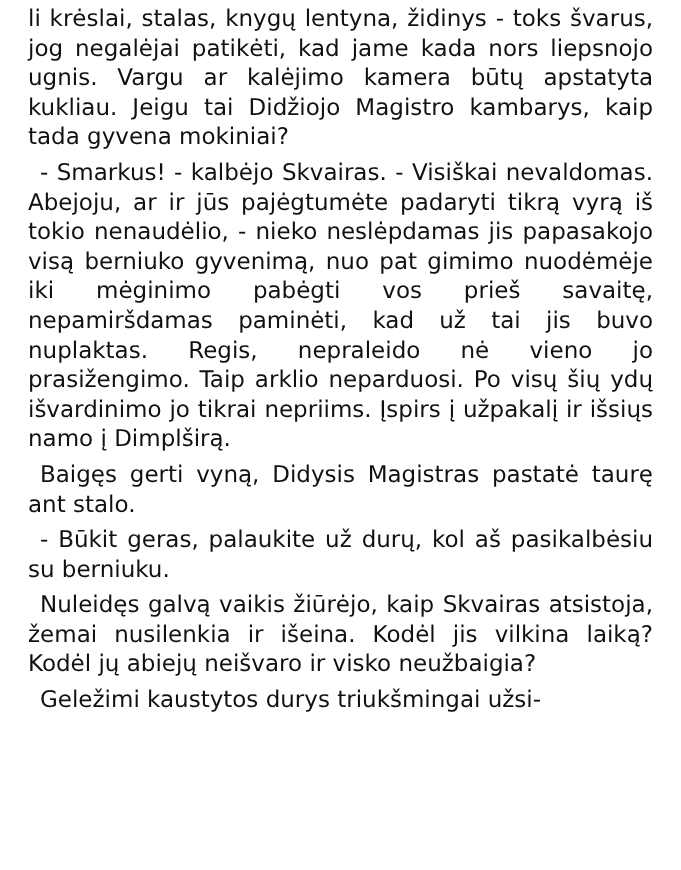li krėslai, stalas, knygų lentyna, židinys - toks švarus, jog negalėjai patikėti, kad jame kada nors liepsnojo ugnis. Vargu ar kalėjimo kamera būtų apstatyta kukliau. Jeigu tai Didžiojo Magistro kambarys, kaip tada gyvena mokiniai?
- Smarkus! - kalbėjo Skvairas. - Visiškai nevaldomas. Abejoju, ar ir jūs pajėgtumėte padaryti tikrą vyrą iš tokio nenaudėlio, - nieko neslėpdamas jis papasakojo visą berniuko gyvenimą, nuo pat gimimo nuodėmėje iki mėginimo pabėgti vos prieš savaitę, nepamiršdamas paminėti, kad už tai jis buvo nuplaktas. Regis, nepraleido nė vieno jo prasižengimo. Taip arklio neparduosi. Po visų šių ydų išvardinimo jo tikrai nepriims. Įspirs į užpakalį ir išsiųs namo į Dimplširą.
Baigęs gerti vyną, Didysis Magistras pastatė taurę ant stalo.
- Būkit geras, palaukite už durų, kol aš pasikalbėsiu su berniuku.
Nuleidęs galvą vaikis žiūrėjo, kaip Skvairas atsistoja, žemai nusilenkia ir išeina. Kodėl jis vilkina laiką? Kodėl jų abiejų neišvaro ir visko neužbaigia?
Geležimi kaustytos durys triukšmingai užsi-